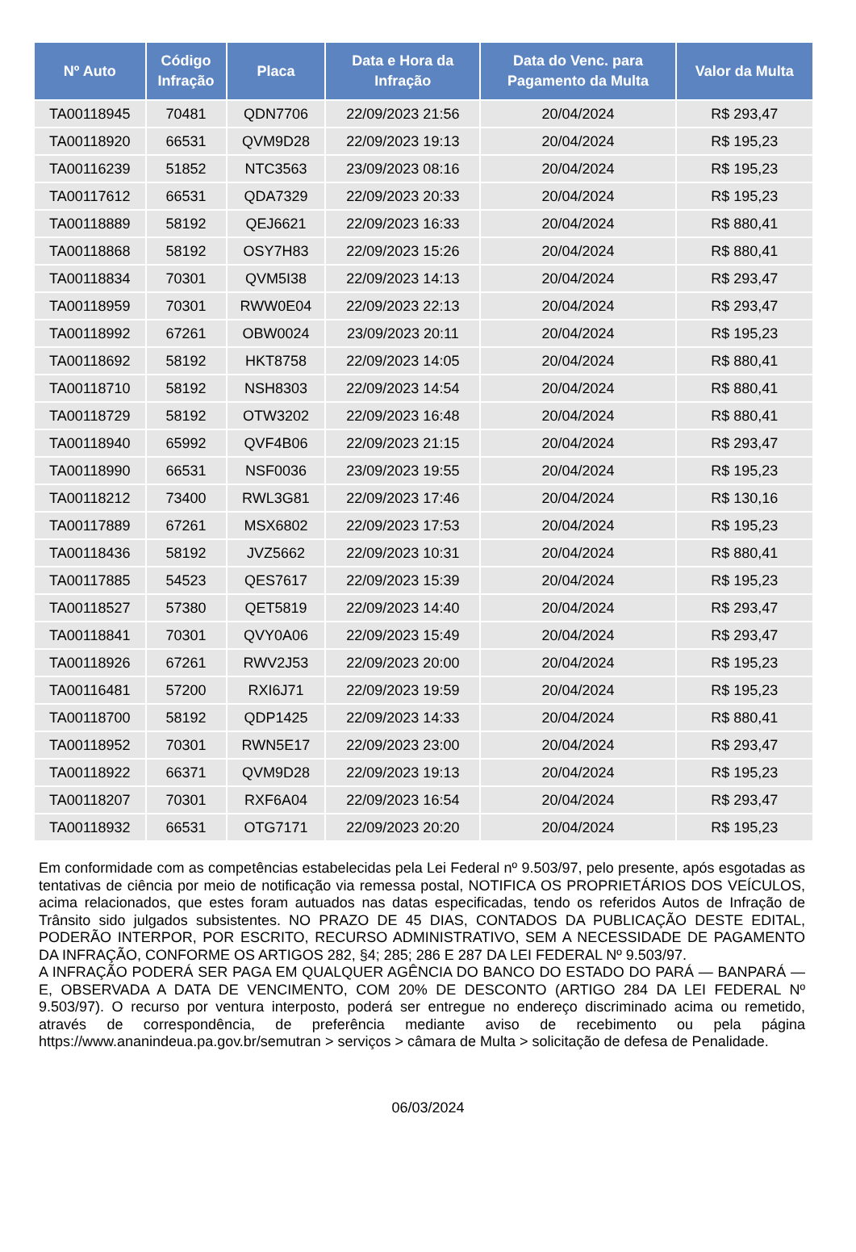| Nº Auto | Código Infração | Placa | Data e Hora da Infração | Data do Venc. para Pagamento da Multa | Valor da Multa |
| --- | --- | --- | --- | --- | --- |
| TA00118945 | 70481 | QDN7706 | 22/09/2023 21:56 | 20/04/2024 | R$ 293,47 |
| TA00118920 | 66531 | QVM9D28 | 22/09/2023 19:13 | 20/04/2024 | R$ 195,23 |
| TA00116239 | 51852 | NTC3563 | 23/09/2023 08:16 | 20/04/2024 | R$ 195,23 |
| TA00117612 | 66531 | QDA7329 | 22/09/2023 20:33 | 20/04/2024 | R$ 195,23 |
| TA00118889 | 58192 | QEJ6621 | 22/09/2023 16:33 | 20/04/2024 | R$ 880,41 |
| TA00118868 | 58192 | OSY7H83 | 22/09/2023 15:26 | 20/04/2024 | R$ 880,41 |
| TA00118834 | 70301 | QVM5I38 | 22/09/2023 14:13 | 20/04/2024 | R$ 293,47 |
| TA00118959 | 70301 | RWW0E04 | 22/09/2023 22:13 | 20/04/2024 | R$ 293,47 |
| TA00118992 | 67261 | OBW0024 | 23/09/2023 20:11 | 20/04/2024 | R$ 195,23 |
| TA00118692 | 58192 | HKT8758 | 22/09/2023 14:05 | 20/04/2024 | R$ 880,41 |
| TA00118710 | 58192 | NSH8303 | 22/09/2023 14:54 | 20/04/2024 | R$ 880,41 |
| TA00118729 | 58192 | OTW3202 | 22/09/2023 16:48 | 20/04/2024 | R$ 880,41 |
| TA00118940 | 65992 | QVF4B06 | 22/09/2023 21:15 | 20/04/2024 | R$ 293,47 |
| TA00118990 | 66531 | NSF0036 | 23/09/2023 19:55 | 20/04/2024 | R$ 195,23 |
| TA00118212 | 73400 | RWL3G81 | 22/09/2023 17:46 | 20/04/2024 | R$ 130,16 |
| TA00117889 | 67261 | MSX6802 | 22/09/2023 17:53 | 20/04/2024 | R$ 195,23 |
| TA00118436 | 58192 | JVZ5662 | 22/09/2023 10:31 | 20/04/2024 | R$ 880,41 |
| TA00117885 | 54523 | QES7617 | 22/09/2023 15:39 | 20/04/2024 | R$ 195,23 |
| TA00118527 | 57380 | QET5819 | 22/09/2023 14:40 | 20/04/2024 | R$ 293,47 |
| TA00118841 | 70301 | QVY0A06 | 22/09/2023 15:49 | 20/04/2024 | R$ 293,47 |
| TA00118926 | 67261 | RWV2J53 | 22/09/2023 20:00 | 20/04/2024 | R$ 195,23 |
| TA00116481 | 57200 | RXI6J71 | 22/09/2023 19:59 | 20/04/2024 | R$ 195,23 |
| TA00118700 | 58192 | QDP1425 | 22/09/2023 14:33 | 20/04/2024 | R$ 880,41 |
| TA00118952 | 70301 | RWN5E17 | 22/09/2023 23:00 | 20/04/2024 | R$ 293,47 |
| TA00118922 | 66371 | QVM9D28 | 22/09/2023 19:13 | 20/04/2024 | R$ 195,23 |
| TA00118207 | 70301 | RXF6A04 | 22/09/2023 16:54 | 20/04/2024 | R$ 293,47 |
| TA00118932 | 66531 | OTG7171 | 22/09/2023 20:20 | 20/04/2024 | R$ 195,23 |
Em conformidade com as competências estabelecidas pela Lei Federal nº 9.503/97, pelo presente, após esgotadas as tentativas de ciência por meio de notificação via remessa postal, NOTIFICA OS PROPRIETÁRIOS DOS VEÍCULOS, acima relacionados, que estes foram autuados nas datas especificadas, tendo os referidos Autos de Infração de Trânsito sido julgados subsistentes. NO PRAZO DE 45 DIAS, CONTADOS DA PUBLICAÇÃO DESTE EDITAL, PODERÃO INTERPOR, POR ESCRITO, RECURSO ADMINISTRATIVO, SEM A NECESSIDADE DE PAGAMENTO DA INFRAÇÃO, CONFORME OS ARTIGOS 282, §4; 285; 286 E 287 DA LEI FEDERAL Nº 9.503/97.
A INFRAÇÃO PODERÁ SER PAGA EM QUALQUER AGÊNCIA DO BANCO DO ESTADO DO PARÁ — BANPARÁ — E, OBSERVADA A DATA DE VENCIMENTO, COM 20% DE DESCONTO (ARTIGO 284 DA LEI FEDERAL Nº 9.503/97). O recurso por ventura interposto, poderá ser entregue no endereço discriminado acima ou remetido, através de correspondência, de preferência mediante aviso de recebimento ou pela página https://www.ananindeua.pa.gov.br/semutran > serviços > câmara de Multa > solicitação de defesa de Penalidade.
06/03/2024